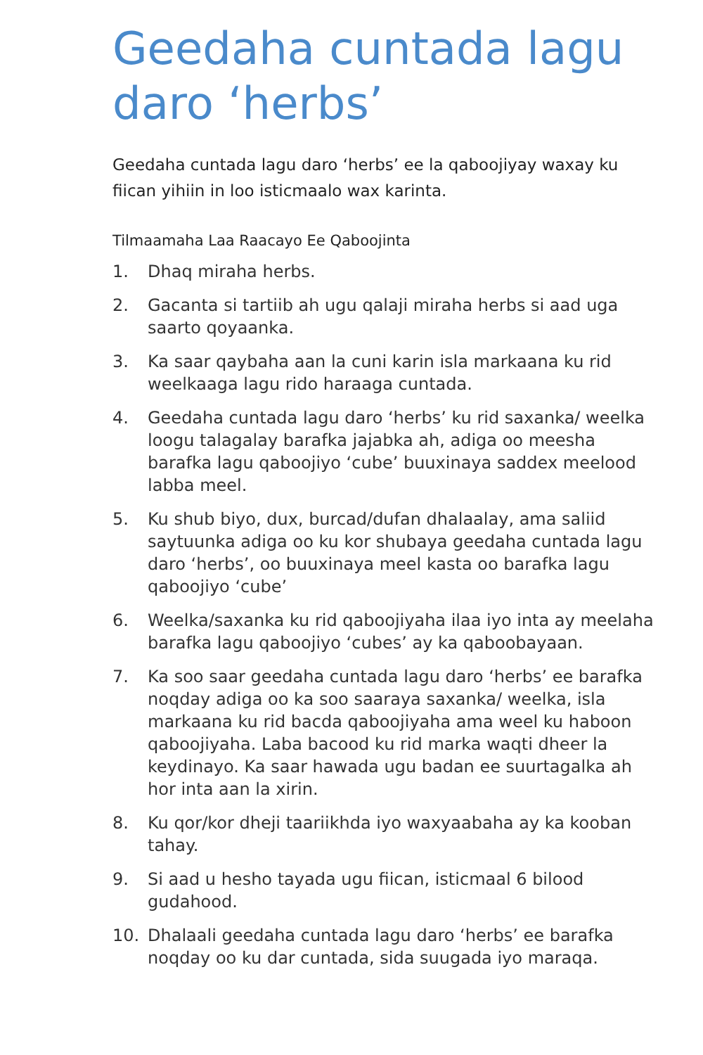Geedaha cuntada lagu daro ‘herbs’
Geedaha cuntada lagu daro ‘herbs’ ee la qaboojiyay waxay ku fiican yihiin in loo isticmaalo wax karinta.
Tilmaamaha Laa Raacayo Ee Qaboojinta
1. Dhaq miraha herbs.
2. Gacanta si tartiib ah ugu qalaji miraha herbs si aad uga saarto qoyaanka.
3. Ka saar qaybaha aan la cuni karin isla markaana ku rid weelkaaga lagu rido haraaga cuntada.
4. Geedaha cuntada lagu daro ‘herbs’ ku rid saxanka/ weelka loogu talagalay barafka jajabka ah, adiga oo meesha barafka lagu qaboojiyo ‘cube’ buuxinaya saddex meelood labba meel.
5. Ku shub biyo, dux, burcad/dufan dhalaalay, ama saliid saytuunka adiga oo ku kor shubaya geedaha cuntada lagu daro ‘herbs’, oo buuxinaya meel kasta oo barafka lagu qaboojiyo ‘cube’
6. Weelka/saxanka ku rid qaboojiyaha ilaa iyo inta ay meelaha barafka lagu qaboojiyo ‘cubes’ ay ka qaboobayaan.
7. Ka soo saar geedaha cuntada lagu daro ‘herbs’ ee barafka noqday adiga oo ka soo saaraya saxanka/ weelka, isla markaana ku rid bacda qaboojiyaha ama weel ku haboon qaboojiyaha. Laba bacood ku rid marka waqti dheer la keydinayo. Ka saar hawada ugu badan ee suurtagalka ah hor inta aan la xirin.
8. Ku qor/kor dheji taariikhda iyo waxyaabaha ay ka kooban tahay.
9. Si aad u hesho tayada ugu fiican, isticmaal 6 bilood gudahood.
10. Dhalaali geedaha cuntada lagu daro ‘herbs’ ee barafka noqday oo ku dar cuntada, sida suugada iyo maraqa.